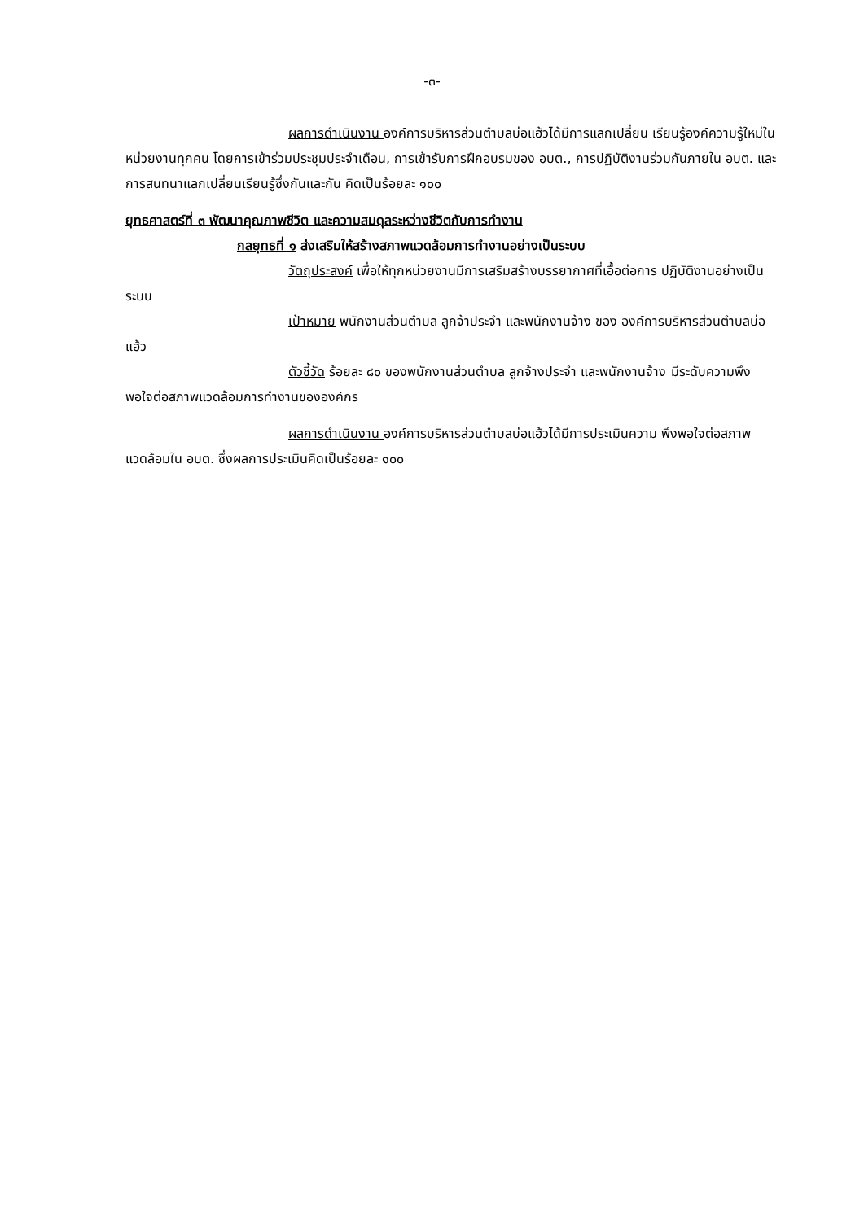-๓-
ผลการดำเนินงาน องค์การบริหารส่วนตำบลบ่อแฮ้วได้มีการแลกเปลี่ยน เรียนรู้องค์ความรู้ใหม่ในหน่วยงานทุกคน โดยการเข้าร่วมประชุมประจำเดือน, การเข้ารับการฝึกอบรมของ อบต., การปฏิบัติงานร่วมกันภายใน อบต. และการสนทนาแลกเปลี่ยนเรียนรู้ซึ่งกันและกัน คิดเป็นร้อยละ ๑๐๐
ยุทธศาสตร์ที่ ๓ พัฒนาคุณภาพชีวิต และความสมดุลระหว่างชีวิตกับการทำงาน
กลยุทธที่ ๑ ส่งเสริมให้สร้างสภาพแวดล้อมการทำงานอย่างเป็นระบบ
วัตถุประสงค์ เพื่อให้ทุกหน่วยงานมีการเสริมสร้างบรรยากาศที่เอื้อต่อการ ปฏิบัติงานอย่างเป็นระบบ
เป้าหมาย พนักงานส่วนตำบล ลูกจ้าประจำ และพนักงานจ้าง ของ องค์การบริหารส่วนตำบลบ่อแฮ้ว
ตัวชี้วัด ร้อยละ ๘๐ ของพนักงานส่วนตำบล ลูกจ้างประจำ และพนักงานจ้าง มีระดับความพึงพอใจต่อสภาพแวดล้อมการทำงานขององค์กร
ผลการดำเนินงาน องค์การบริหารส่วนตำบลบ่อแฮ้วได้มีการประเมินความ พึงพอใจต่อสภาพแวดล้อมใน อบต. ซึ่งผลการประเมินคิดเป็นร้อยละ ๑๐๐